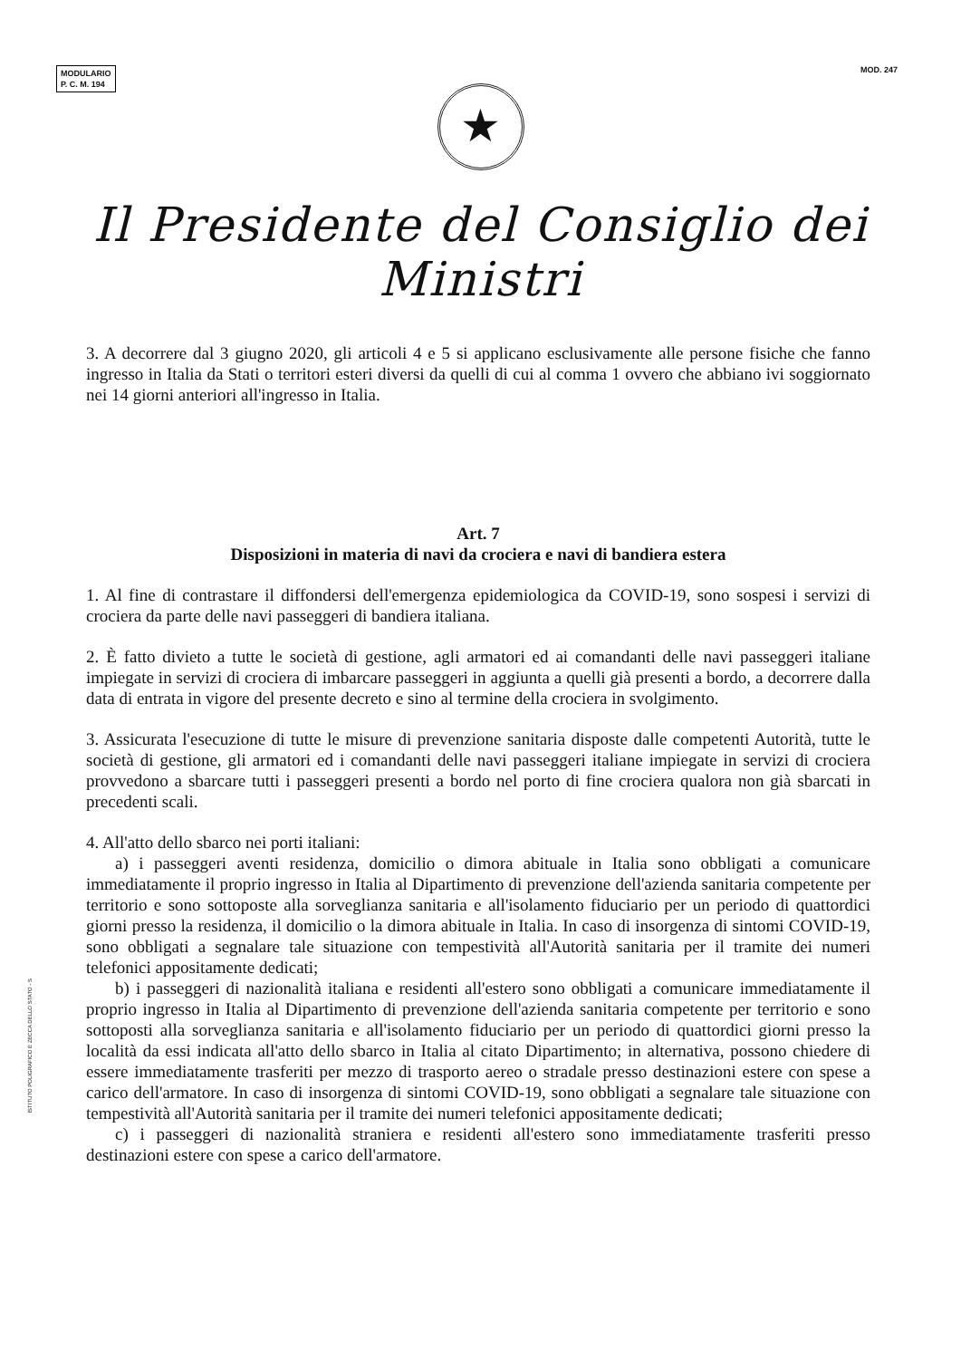MODULARIO
P. C. M. 194
MOD. 247
★
Il Presidente del Consiglio dei Ministri
3. A decorrere dal 3 giugno 2020, gli articoli 4 e 5 si applicano esclusivamente alle persone fisiche che fanno ingresso in Italia da Stati o territori esteri diversi da quelli di cui al comma 1 ovvero che abbiano ivi soggiornato nei 14 giorni anteriori all'ingresso in Italia.
Art. 7
Disposizioni in materia di navi da crociera e navi di bandiera estera
1. Al fine di contrastare il diffondersi dell'emergenza epidemiologica da COVID-19, sono sospesi i servizi di crociera da parte delle navi passeggeri di bandiera italiana.
2. È fatto divieto a tutte le società di gestione, agli armatori ed ai comandanti delle navi passeggeri italiane impiegate in servizi di crociera di imbarcare passeggeri in aggiunta a quelli già presenti a bordo, a decorrere dalla data di entrata in vigore del presente decreto e sino al termine della crociera in svolgimento.
3. Assicurata l'esecuzione di tutte le misure di prevenzione sanitaria disposte dalle competenti Autorità, tutte le società di gestione, gli armatori ed i comandanti delle navi passeggeri italiane impiegate in servizi di crociera provvedono a sbarcare tutti i passeggeri presenti a bordo nel porto di fine crociera qualora non già sbarcati in precedenti scali.
4. All'atto dello sbarco nei porti italiani:
a) i passeggeri aventi residenza, domicilio o dimora abituale in Italia sono obbligati a comunicare immediatamente il proprio ingresso in Italia al Dipartimento di prevenzione dell'azienda sanitaria competente per territorio e sono sottoposte alla sorveglianza sanitaria e all'isolamento fiduciario per un periodo di quattordici giorni presso la residenza, il domicilio o la dimora abituale in Italia. In caso di insorgenza di sintomi COVID-19, sono obbligati a segnalare tale situazione con tempestività all'Autorità sanitaria per il tramite dei numeri telefonici appositamente dedicati;
b) i passeggeri di nazionalità italiana e residenti all'estero sono obbligati a comunicare immediatamente il proprio ingresso in Italia al Dipartimento di prevenzione dell'azienda sanitaria competente per territorio e sono sottoposti alla sorveglianza sanitaria e all'isolamento fiduciario per un periodo di quattordici giorni presso la località da essi indicata all'atto dello sbarco in Italia al citato Dipartimento; in alternativa, possono chiedere di essere immediatamente trasferiti per mezzo di trasporto aereo o stradale presso destinazioni estere con spese a carico dell'armatore. In caso di insorgenza di sintomi COVID-19, sono obbligati a segnalare tale situazione con tempestività all'Autorità sanitaria per il tramite dei numeri telefonici appositamente dedicati;
c) i passeggeri di nazionalità straniera e residenti all'estero sono immediatamente trasferiti presso destinazioni estere con spese a carico dell'armatore.
ISTITUTO POLIGRAFICO E ZECCA DELLO STATO - S